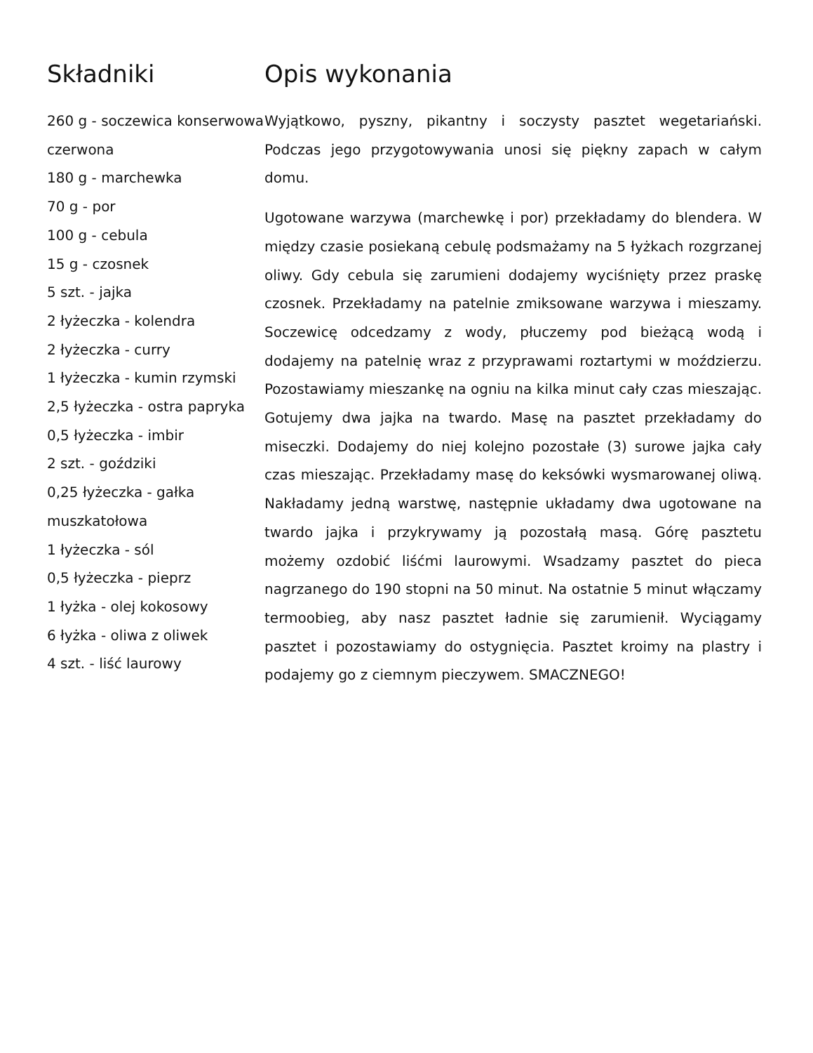Składniki
260 g - soczewica konserwowa czerwona
180 g - marchewka
70 g - por
100 g - cebula
15 g - czosnek
5 szt. - jajka
2 łyżeczka - kolendra
2 łyżeczka - curry
1 łyżeczka - kumin rzymski
2,5 łyżeczka - ostra papryka
0,5 łyżeczka - imbir
2 szt. - goździki
0,25 łyżeczka - gałka muszkatołowa
1 łyżeczka - sól
0,5 łyżeczka - pieprz
1 łyżka - olej kokosowy
6 łyżka - oliwa z oliwek
4 szt. - liść laurowy
Opis wykonania
Wyjątkowo, pyszny, pikantny i soczysty pasztet wegetariański. Podczas jego przygotowywania unosi się piękny zapach w całym domu.
Ugotowane warzywa (marchewkę i por) przekładamy do blendera. W między czasie posiekaną cebulę podsmażamy na 5 łyżkach rozgrzanej oliwy. Gdy cebula się zarumieni dodajemy wyciśnięty przez praskę czosnek. Przekładamy na patelnie zmiksowane warzywa i mieszamy. Soczewicę odcedzamy z wody, płuczemy pod bieżącą wodą i dodajemy na patelnię wraz z przyprawami roztartymi w moździerzu. Pozostawiamy mieszankę na ogniu na kilka minut cały czas mieszając. Gotujemy dwa jajka na twardo. Masę na pasztet przekładamy do miseczki. Dodajemy do niej kolejno pozostałe (3) surowe jajka cały czas mieszając. Przekładamy masę do keksówki wysmarowanej oliwą. Nakładamy jedną warstwę, następnie układamy dwa ugotowane na twardo jajka i przykrywamy ją pozostałą masą. Górę pasztetu możemy ozdobić liśćmi laurowymi. Wsadzamy pasztet do pieca nagrzanego do 190 stopni na 50 minut. Na ostatnie 5 minut włączamy termoobieg, aby nasz pasztet ładnie się zarumienił. Wyciągamy pasztet i pozostawiamy do ostygnięcia. Pasztet kroimy na plastry i podajemy go z ciemnym pieczywem. SMACZNEGO!